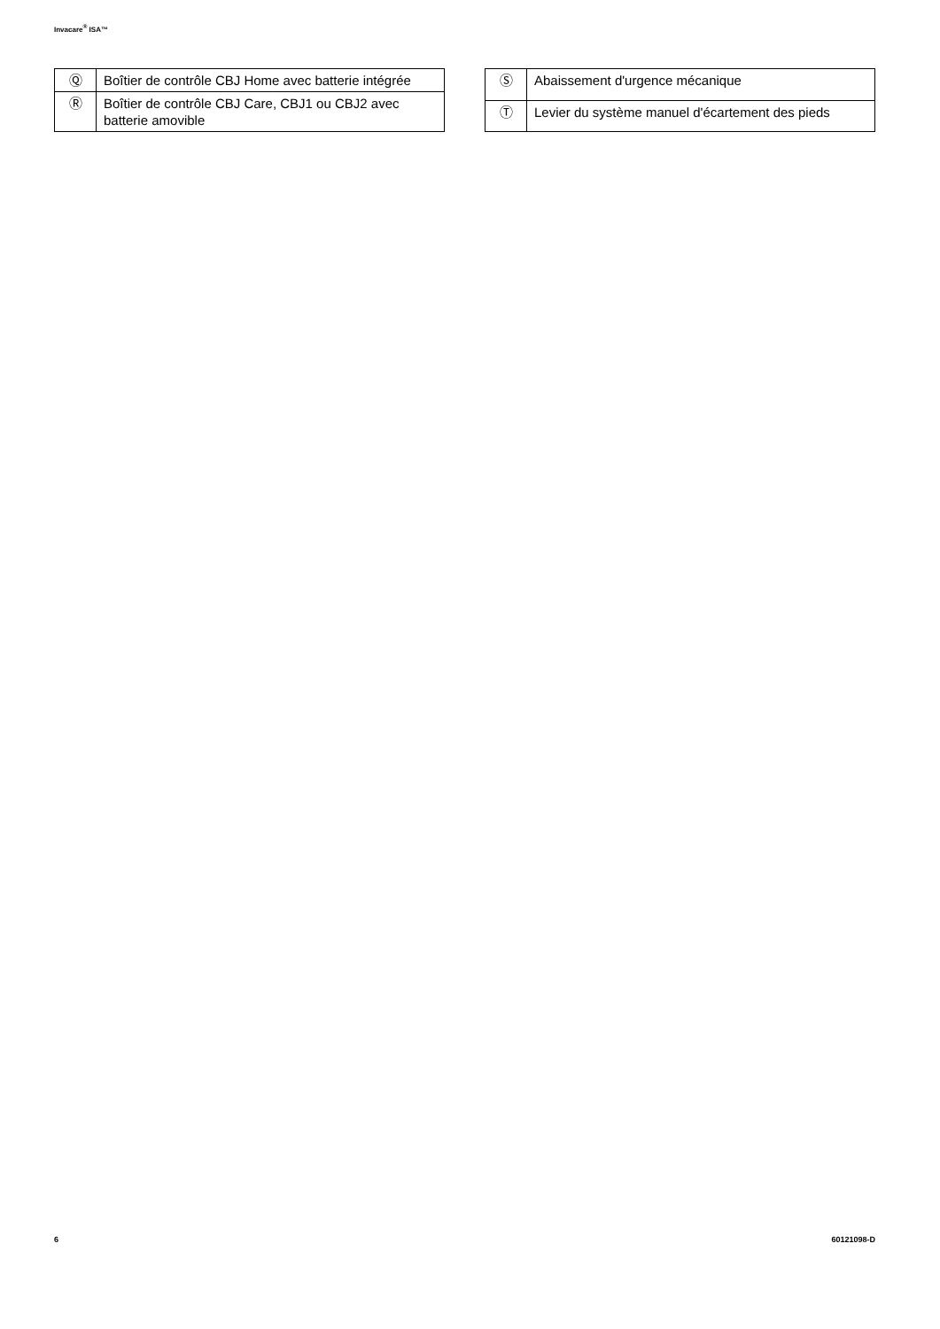Invacare<sup>®</sup> ISA™
| Ⓠ | Boîtier de contrôle CBJ Home avec batterie intégrée |
| Ⓡ | Boîtier de contrôle CBJ Care, CBJ1 ou CBJ2 avec batterie amovible |
| Ⓢ | Abaissement d'urgence mécanique |
| Ⓣ | Levier du système manuel d'écartement des pieds |
6 60121098-D